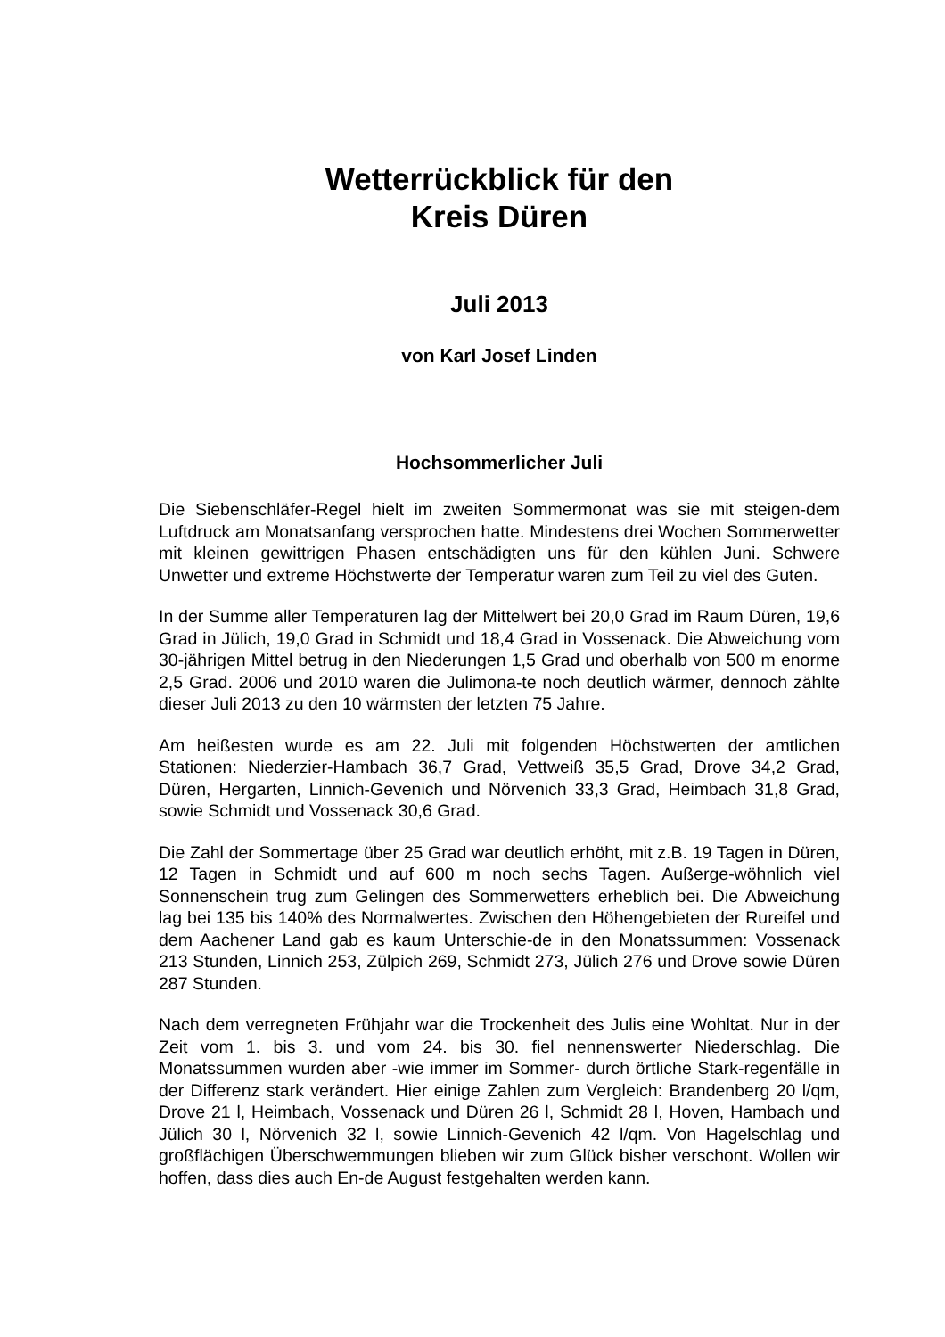Wetterrückblick für den
Kreis Düren
Juli 2013
von Karl Josef Linden
Hochsommerlicher Juli
Die Siebenschläfer-Regel hielt im zweiten Sommermonat was sie mit steigen-dem Luftdruck am Monatsanfang versprochen hatte. Mindestens drei Wochen Sommerwetter mit kleinen gewittrigen Phasen entschädigten uns für den kühlen Juni. Schwere Unwetter und extreme Höchstwerte der Temperatur waren zum Teil zu viel des Guten.
In der Summe aller Temperaturen lag der Mittelwert bei 20,0 Grad im Raum Düren, 19,6 Grad in Jülich, 19,0 Grad in Schmidt und 18,4 Grad in Vossenack. Die Abweichung vom 30-jährigen Mittel betrug in den Niederungen 1,5 Grad und oberhalb von 500 m enorme 2,5 Grad. 2006 und 2010 waren die Julimona-te noch deutlich wärmer, dennoch zählte dieser Juli 2013 zu den 10 wärmsten der letzten 75 Jahre.
Am heißesten wurde es am 22. Juli mit folgenden Höchstwerten der amtlichen Stationen: Niederzier-Hambach 36,7 Grad, Vettweiß 35,5 Grad, Drove 34,2 Grad, Düren, Hergarten, Linnich-Gevenich und Nörvenich 33,3 Grad, Heimbach 31,8 Grad, sowie Schmidt und Vossenack 30,6 Grad.
Die Zahl der Sommertage über 25 Grad war deutlich erhöht, mit z.B. 19 Tagen in Düren, 12 Tagen in Schmidt und auf 600 m noch sechs Tagen. Außerge-wöhnlich viel Sonnenschein trug zum Gelingen des Sommerwetters erheblich bei. Die Abweichung lag bei 135 bis 140% des Normalwertes. Zwischen den Höhengebieten der Rureifel und dem Aachener Land gab es kaum Unterschie-de in den Monatssummen: Vossenack 213 Stunden, Linnich 253, Zülpich 269, Schmidt 273, Jülich 276 und Drove sowie Düren 287 Stunden.
Nach dem verregneten Frühjahr war die Trockenheit des Julis eine Wohltat. Nur in der Zeit vom 1. bis 3. und vom 24. bis 30. fiel nennenswerter Niederschlag. Die Monatssummen wurden aber -wie immer im Sommer- durch örtliche Stark-regenfälle in der Differenz stark verändert. Hier einige Zahlen zum Vergleich: Brandenberg 20 l/qm, Drove 21 l, Heimbach, Vossenack und Düren 26 l, Schmidt 28 l, Hoven, Hambach und Jülich 30 l, Nörvenich 32 l, sowie Linnich-Gevenich 42 l/qm. Von Hagelschlag und großflächigen Überschwemmungen blieben wir zum Glück bisher verschont. Wollen wir hoffen, dass dies auch En-de August festgehalten werden kann.